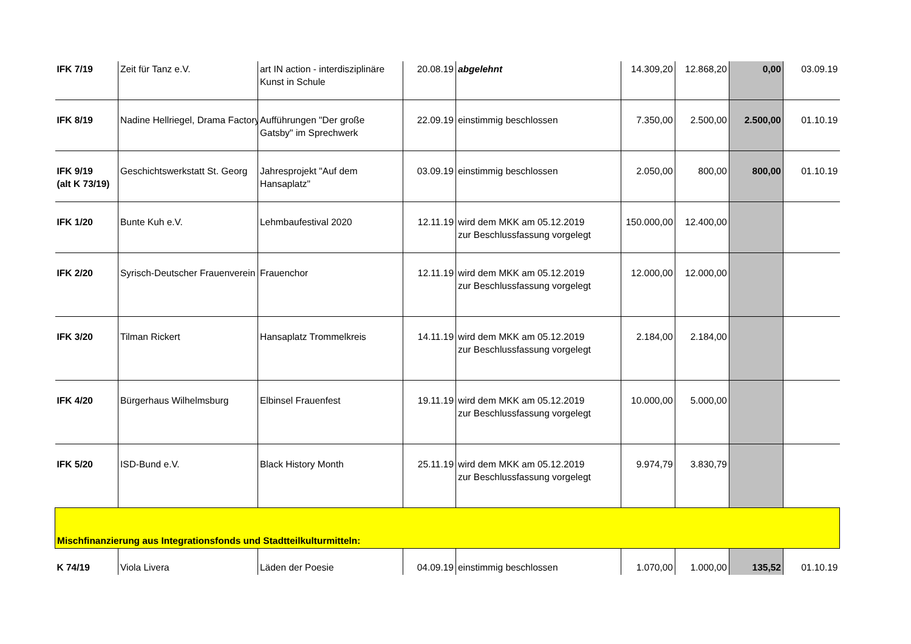| IFK 7/19 | Zeit für Tanz e.V. | art IN action - interdisziplinäre Kunst in Schule | 20.08.19 | abgelehnt | 14.309,20 | 12.868,20 | 0,00 | 03.09.19 |
| IFK 8/19 | Nadine Hellriegel, Drama Factory | Aufführungen "Der große Gatsby" im Sprechwerk | 22.09.19 | einstimmig beschlossen | 7.350,00 | 2.500,00 | 2.500,00 | 01.10.19 |
| IFK 9/19 (alt K 73/19) | Geschichtswerkstatt St. Georg | Jahresprojekt "Auf dem Hansaplatz" | 03.09.19 | einstimmig beschlossen | 2.050,00 | 800,00 | 800,00 | 01.10.19 |
| IFK 1/20 | Bunte Kuh e.V. | Lehmbaufestival 2020 | 12.11.19 | wird dem MKK am 05.12.2019 zur Beschlussfassung vorgelegt | 150.000,00 | 12.400,00 | | |
| IFK 2/20 | Syrisch-Deutscher Frauenverein | Frauenchor | 12.11.19 | wird dem MKK am 05.12.2019 zur Beschlussfassung vorgelegt | 12.000,00 | 12.000,00 | | |
| IFK 3/20 | Tilman Rickert | Hansaplatz Trommelkreis | 14.11.19 | wird dem MKK am 05.12.2019 zur Beschlussfassung vorgelegt | 2.184,00 | 2.184,00 | | |
| IFK 4/20 | Bürgerhaus Wilhelmsburg | Elbinsel Frauenfest | 19.11.19 | wird dem MKK am 05.12.2019 zur Beschlussfassung vorgelegt | 10.000,00 | 5.000,00 | | |
| IFK 5/20 | ISD-Bund e.V. | Black History Month | 25.11.19 | wird dem MKK am 05.12.2019 zur Beschlussfassung vorgelegt | 9.974,79 | 3.830,79 | | |
| Mischfinanzierung aus Integrationsfonds und Stadtteilkulturmitteln: | | | | | | | | |
| K 74/19 | Viola Livera | Läden der Poesie | 04.09.19 | einstimmig beschlossen | 1.070,00 | 1.000,00 | 135,52 | 01.10.19 |